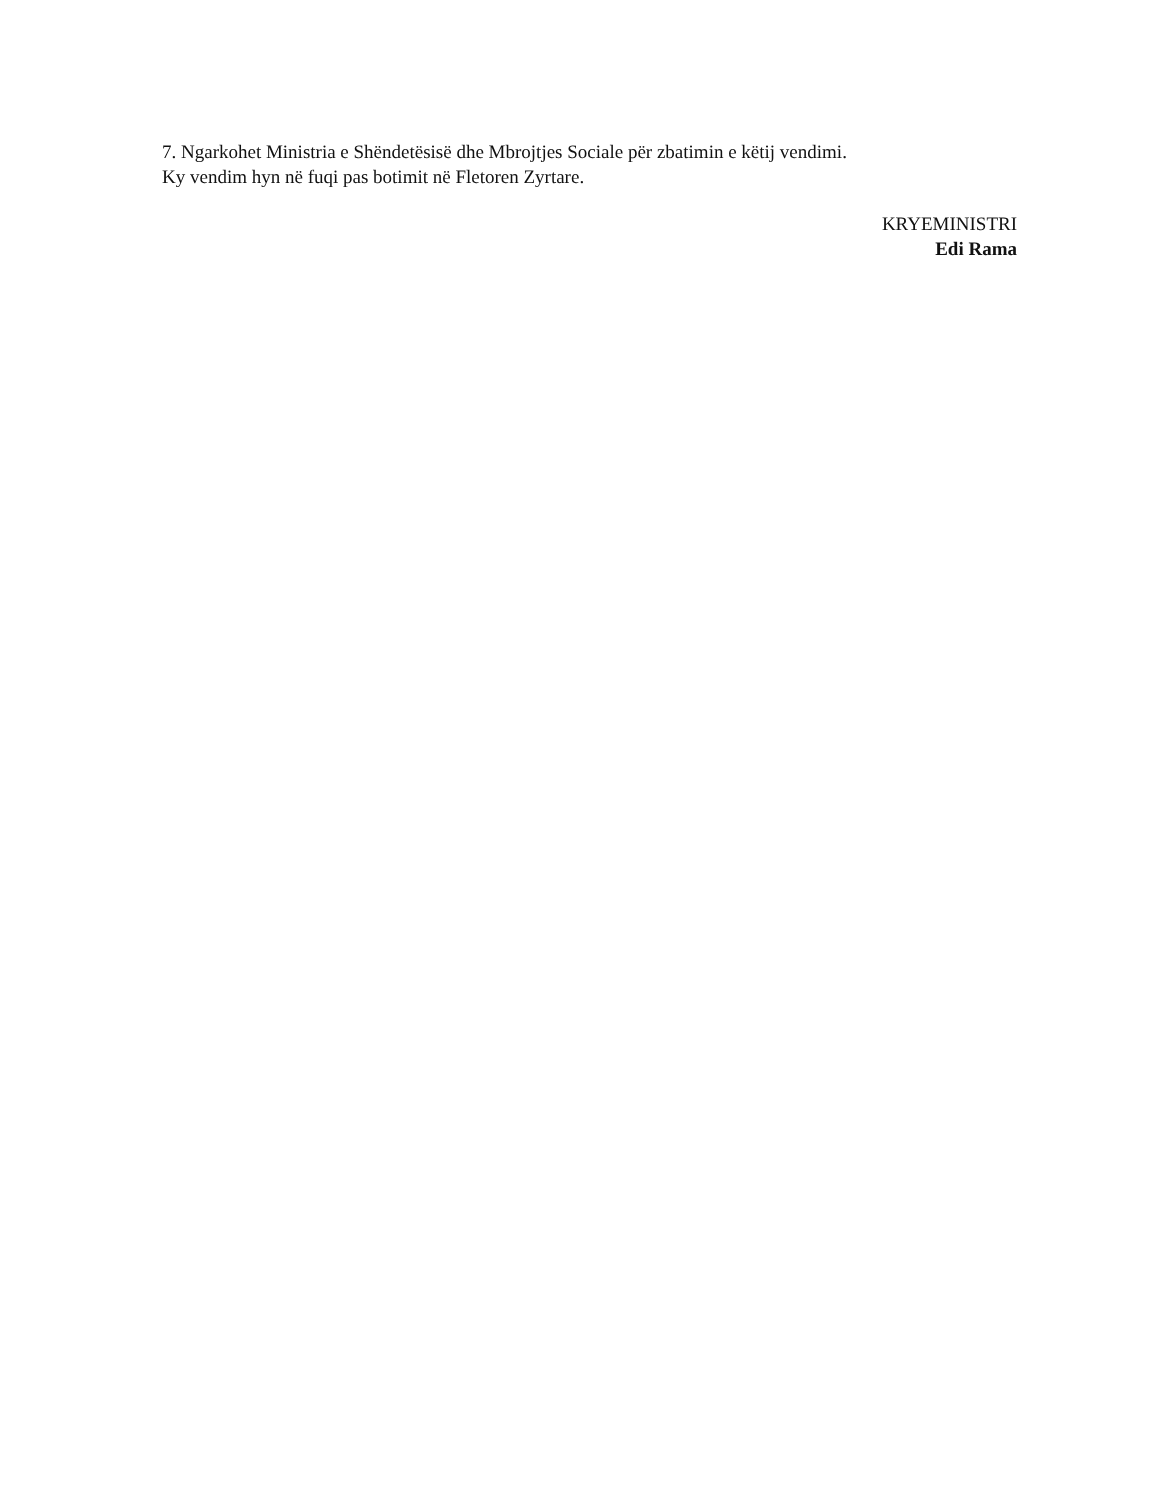7. Ngarkohet Ministria e Shëndetësisë dhe Mbrojtjes Sociale për zbatimin e këtij vendimi.
Ky vendim hyn në fuqi pas botimit në Fletoren Zyrtare.
KRYEMINISTRI
Edi Rama